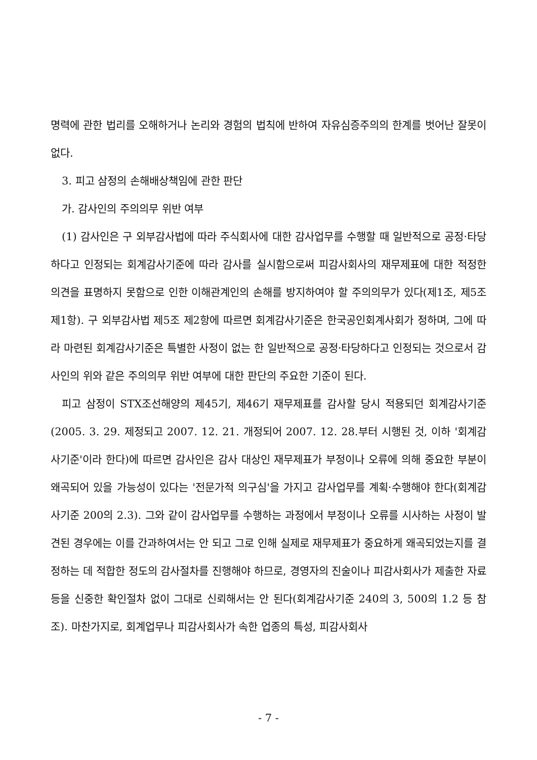명력에 관한 법리를 오해하거나 논리와 경험의 법칙에 반하여 자유심증주의의 한계를 벗어난 잘못이 없다.
3. 피고 삼정의 손해배상책임에 관한 판단
가. 감사인의 주의의무 위반 여부
(1) 감사인은 구 외부감사법에 따라 주식회사에 대한 감사업무를 수행할 때 일반적으로 공정·타당하다고 인정되는 회계감사기준에 따라 감사를 실시함으로써 피감사회사의 재무제표에 대한 적정한 의견을 표명하지 못함으로 인한 이해관계인의 손해를 방지하여야 할 주의의무가 있다(제1조, 제5조 제1항). 구 외부감사법 제5조 제2항에 따르면 회계감사기준은 한국공인회계사회가 정하며, 그에 따라 마련된 회계감사기준은 특별한 사정이 없는 한 일반적으로 공정·타당하다고 인정되는 것으로서 감사인의 위와 같은 주의의무 위반 여부에 대한 판단의 주요한 기준이 된다.
피고 삼정이 STX조선해양의 제45기, 제46기 재무제표를 감사할 당시 적용되던 회계감사기준(2005. 3. 29. 제정되고 2007. 12. 21. 개정되어 2007. 12. 28.부터 시행된 것, 이하 '회계감사기준'이라 한다)에 따르면 감사인은 감사 대상인 재무제표가 부정이나 오류에 의해 중요한 부분이 왜곡되어 있을 가능성이 있다는 '전문가적 의구심'을 가지고 감사업무를 계획·수행해야 한다(회계감사기준 200의 2.3). 그와 같이 감사업무를 수행하는 과정에서 부정이나 오류를 시사하는 사정이 발견된 경우에는 이를 간과하여서는 안 되고 그로 인해 실제로 재무제표가 중요하게 왜곡되었는지를 결정하는 데 적합한 정도의 감사절차를 진행해야 하므로, 경영자의 진술이나 피감사회사가 제출한 자료 등을 신중한 확인절차 없이 그대로 신뢰해서는 안 된다(회계감사기준 240의 3, 500의 1.2 등 참조). 마찬가지로, 회계업무나 피감사회사가 속한 업종의 특성, 피감사회사
- 7 -